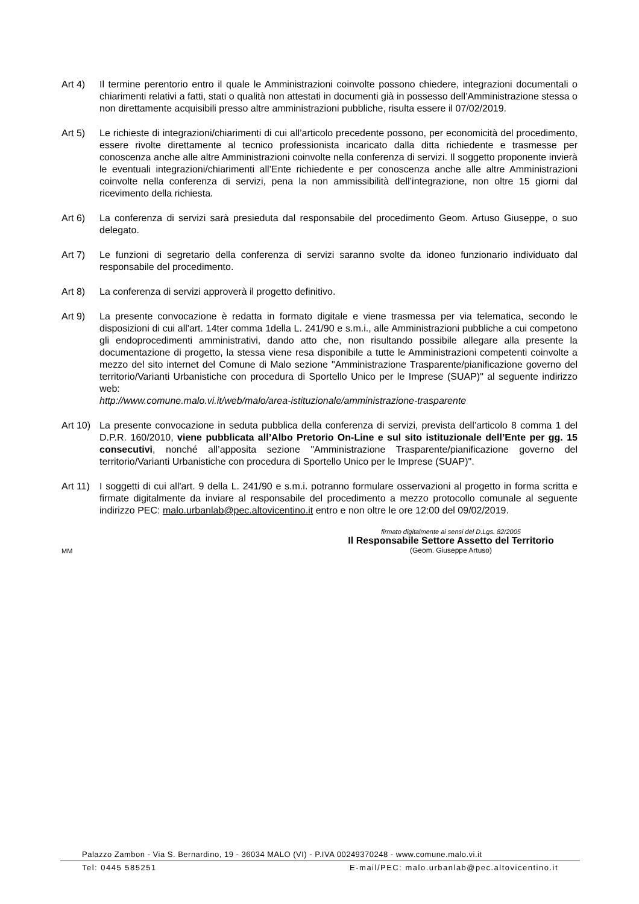Art 4) Il termine perentorio entro il quale le Amministrazioni coinvolte possono chiedere, integrazioni documentali o chiarimenti relativi a fatti, stati o qualità non attestati in documenti già in possesso dell’Amministrazione stessa o non direttamente acquisibili presso altre amministrazioni pubbliche, risulta essere il 07/02/2019.
Art 5) Le richieste di integrazioni/chiarimenti di cui all’articolo precedente possono, per economicità del procedimento, essere rivolte direttamente al tecnico professionista incaricato dalla ditta richiedente e trasmesse per conoscenza anche alle altre Amministrazioni coinvolte nella conferenza di servizi. Il soggetto proponente invierà le eventuali integrazioni/chiarimenti all’Ente richiedente e per conoscenza anche alle altre Amministrazioni coinvolte nella conferenza di servizi, pena la non ammissibilità dell’integrazione, non oltre 15 giorni dal ricevimento della richiesta.
Art 6) La conferenza di servizi sarà presieduta dal responsabile del procedimento Geom. Artuso Giuseppe, o suo delegato.
Art 7) Le funzioni di segretario della conferenza di servizi saranno svolte da idoneo funzionario individuato dal responsabile del procedimento.
Art 8) La conferenza di servizi approverà il progetto definitivo.
Art 9) La presente convocazione è redatta in formato digitale e viene trasmessa per via telematica, secondo le disposizioni di cui all'art. 14ter comma 1della L. 241/90 e s.m.i., alle Amministrazioni pubbliche a cui competono gli endoprocedimenti amministrativi, dando atto che, non risultando possibile allegare alla presente la documentazione di progetto, la stessa viene resa disponibile a tutte le Amministrazioni competenti coinvolte a mezzo del sito internet del Comune di Malo sezione "Amministrazione Trasparente/pianificazione governo del territorio/Varianti Urbanistiche con procedura di Sportello Unico per le Imprese (SUAP)" al seguente indirizzo web:
http://www.comune.malo.vi.it/web/malo/area-istituzionale/amministrazione-trasparente
Art 10)
La presente convocazione in seduta pubblica della conferenza di servizi, prevista dell’articolo 8 comma 1 del D.P.R. 160/2010, viene pubblicata all’Albo Pretorio On-Line e sul sito istituzionale dell’Ente per gg. 15 consecutivi, nonché all’apposita sezione "Amministrazione Trasparente/pianificazione governo del territorio/Varianti Urbanistiche con procedura di Sportello Unico per le Imprese (SUAP)".
Art 11)
I soggetti di cui all'art. 9 della L. 241/90 e s.m.i. potranno formulare osservazioni al progetto in forma scritta e firmate digitalmente da inviare al responsabile del procedimento a mezzo protocollo comunale al seguente indirizzo PEC: malo.urbanlab@pec.altovicentino.it entro e non oltre le ore 12:00 del 09/02/2019.
MM
firmato digitalmente ai sensi del D.Lgs. 82/2005
Il Responsabile Settore Assetto del Territorio
(Geom. Giuseppe Artuso)
Palazzo Zambon - Via S. Bernardino, 19 - 36034 MALO (VI) - P.IVA 00249370248 - www.comune.malo.vi.it
Tel: 0445 585251 E-mail/PEC: malo.urbanlab@pec.altovicentino.it